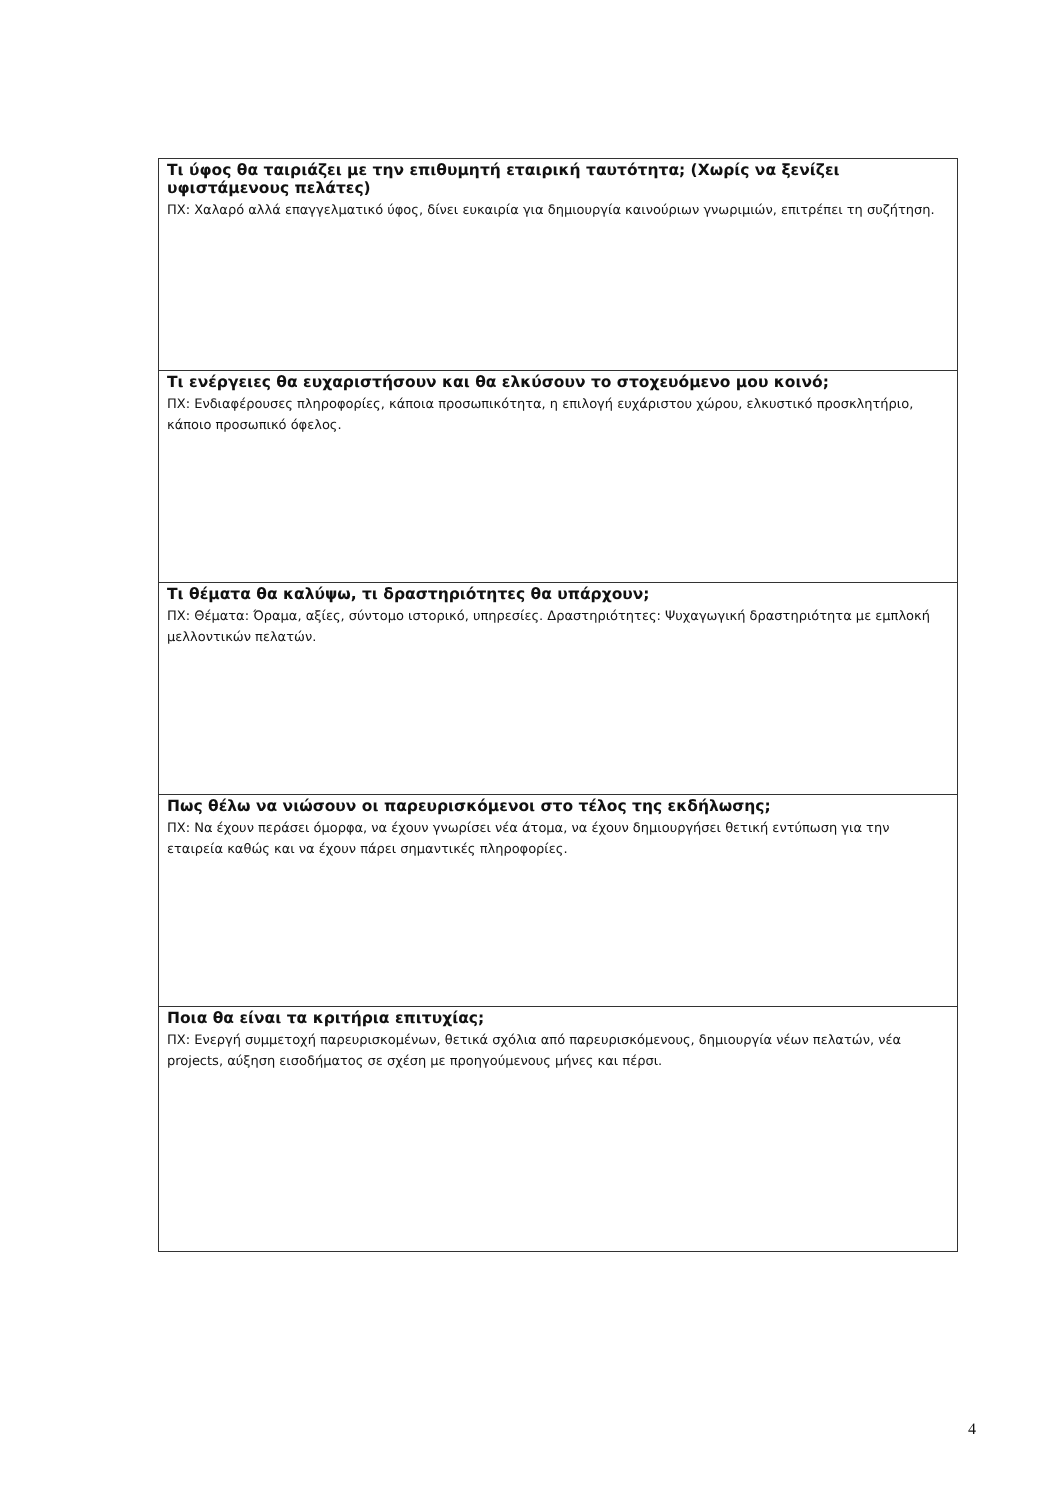| Τι ύφος θα ταιριάζει με την επιθυμητή εταιρική ταυτότητα; (Χωρίς να ξενίζει υφιστάμενους πελάτες) ΠΧ: Χαλαρό αλλά επαγγελματικό ύφος, δίνει ευκαιρία για δημιουργία καινούριων γνωριμιών, επιτρέπει τη συζήτηση. |
| Τι ενέργειες θα ευχαριστήσουν και θα ελκύσουν το στοχευόμενο μου κοινό; ΠΧ: Ενδιαφέρουσες πληροφορίες, κάποια προσωπικότητα, η επιλογή ευχάριστου χώρου, ελκυστικό προσκλητήριο, κάποιο προσωπικό όφελος. |
| Τι θέματα θα καλύψω, τι δραστηριότητες θα υπάρχουν; ΠΧ: Θέματα: Όραμα, αξίες, σύντομο ιστορικό, υπηρεσίες. Δραστηριότητες: Ψυχαγωγική δραστηριότητα με εμπλοκή μελλοντικών πελατών. |
| Πως θέλω να νιώσουν οι παρευρισκόμενοι στο τέλος της εκδήλωσης; ΠΧ: Να έχουν περάσει όμορφα, να έχουν γνωρίσει νέα άτομα, να έχουν δημιουργήσει θετική εντύπωση για την εταιρεία καθώς και να έχουν πάρει σημαντικές πληροφορίες. |
| Ποια θα είναι τα κριτήρια επιτυχίας; ΠΧ: Ενεργή συμμετοχή παρευρισκομένων, θετικά σχόλια από παρευρισκόμενους, δημιουργία νέων πελατών, νέα projects, αύξηση εισοδήματος σε σχέση με προηγούμενους μήνες και πέρσι. |
4